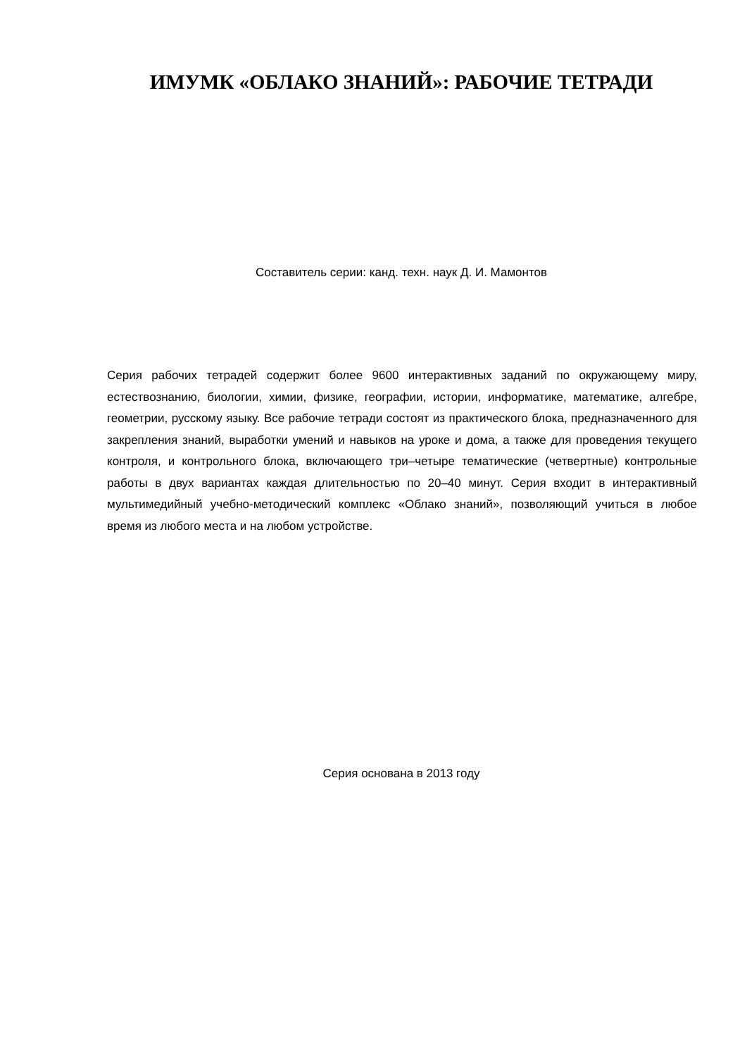ИМУМК «ОБЛАКО ЗНАНИЙ»: РАБОЧИЕ ТЕТРАДИ
Составитель серии: канд. техн. наук Д. И. Мамонтов
Серия рабочих тетрадей содержит более 9600 интерактивных заданий по окружающему миру, естествознанию, биологии, химии, физике, географии, истории, информатике, математике, алгебре, геометрии, русскому языку. Все рабочие тетради состоят из практического блока, предназначенного для закрепления знаний, выработки умений и навыков на уроке и дома, а также для проведения текущего контроля, и контрольного блока, включающего три–четыре тематические (четвертные) контрольные работы в двух вариантах каждая длительностью по 20–40 минут. Серия входит в интерактивный мультимедийный учебно-методический комплекс «Облако знаний», позволяющий учиться в любое время из любого места и на любом устройстве.
Серия основана в 2013 году